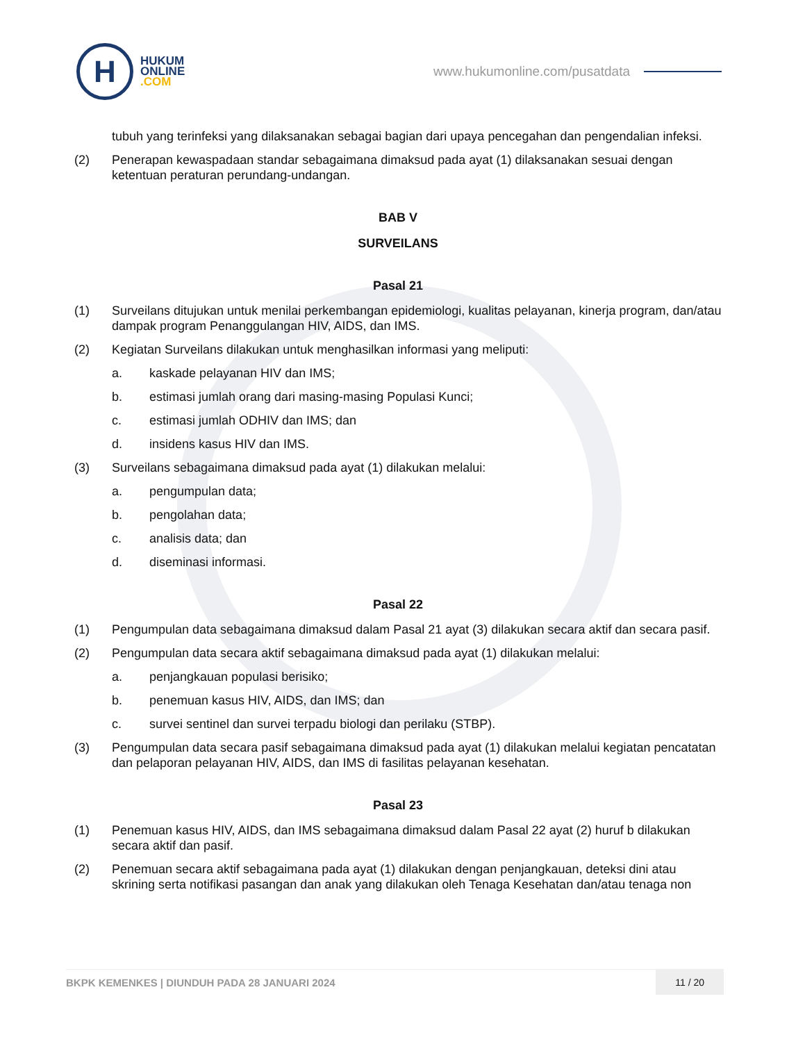H
HUKUM
ONLINE
.COM
www.hukumonline.com/pusatdata
tubuh yang terinfeksi yang dilaksanakan sebagai bagian dari upaya pencegahan dan pengendalian infeksi.
(2) Penerapan kewaspadaan standar sebagaimana dimaksud pada ayat (1) dilaksanakan sesuai dengan ketentuan peraturan perundang-undangan.
BAB V
SURVEILANS
Pasal 21
(1) Surveilans ditujukan untuk menilai perkembangan epidemiologi, kualitas pelayanan, kinerja program, dan/atau dampak program Penanggulangan HIV, AIDS, dan IMS.
(2) Kegiatan Surveilans dilakukan untuk menghasilkan informasi yang meliputi:
a. kaskade pelayanan HIV dan IMS;
b. estimasi jumlah orang dari masing-masing Populasi Kunci;
c. estimasi jumlah ODHIV dan IMS; dan
d. insidens kasus HIV dan IMS.
(3) Surveilans sebagaimana dimaksud pada ayat (1) dilakukan melalui:
a. pengumpulan data;
b. pengolahan data;
c. analisis data; dan
d. diseminasi informasi.
Pasal 22
(1) Pengumpulan data sebagaimana dimaksud dalam Pasal 21 ayat (3) dilakukan secara aktif dan secara pasif.
(2) Pengumpulan data secara aktif sebagaimana dimaksud pada ayat (1) dilakukan melalui:
a. penjangkauan populasi berisiko;
b. penemuan kasus HIV, AIDS, dan IMS; dan
c. survei sentinel dan survei terpadu biologi dan perilaku (STBP).
(3) Pengumpulan data secara pasif sebagaimana dimaksud pada ayat (1) dilakukan melalui kegiatan pencatatan dan pelaporan pelayanan HIV, AIDS, dan IMS di fasilitas pelayanan kesehatan.
Pasal 23
(1) Penemuan kasus HIV, AIDS, dan IMS sebagaimana dimaksud dalam Pasal 22 ayat (2) huruf b dilakukan secara aktif dan pasif.
(2) Penemuan secara aktif sebagaimana pada ayat (1) dilakukan dengan penjangkauan, deteksi dini atau skrining serta notifikasi pasangan dan anak yang dilakukan oleh Tenaga Kesehatan dan/atau tenaga non
BKPK KEMENKES | DIUNDUH PADA 28 JANUARI 2024
11 / 20